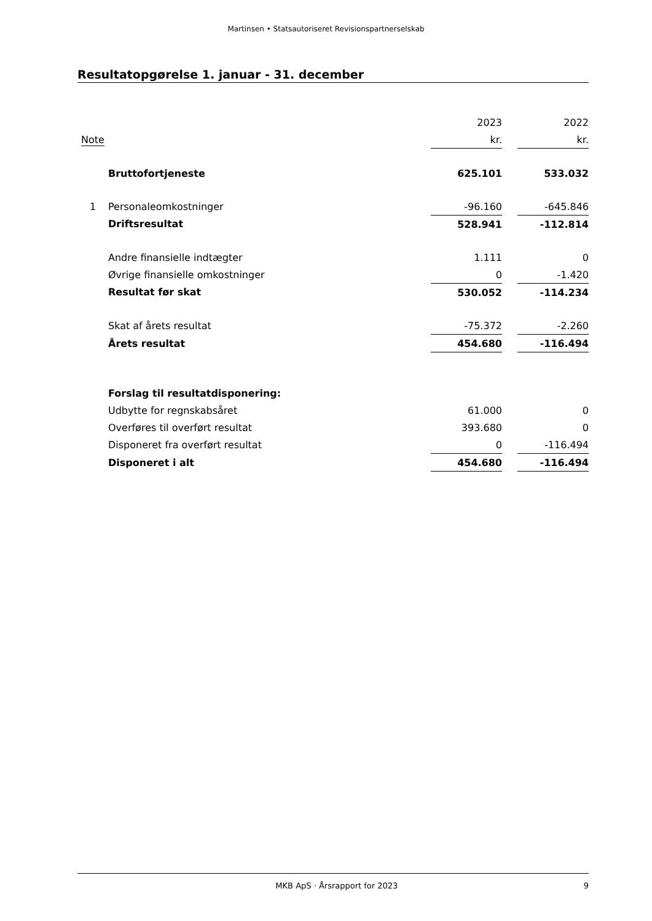Martinsen • Statsautoriseret Revisionspartnerselskab
Resultatopgørelse 1. januar - 31. december
| | | 2023 | | 2022 |
| Note | | kr. | | kr. |
| | Bruttofortjeneste | 625.101 | | 533.032 |
| 1 | Personaleomkostninger | -96.160 | | -645.846 |
| | Driftsresultat | 528.941 | | -112.814 |
| | Andre finansielle indtægter | 1.111 | | 0 |
| | Øvrige finansielle omkostninger | 0 | | -1.420 |
| | Resultat før skat | 530.052 | | -114.234 |
| | Skat af årets resultat | -75.372 | | -2.260 |
| | Årets resultat | 454.680 | | -116.494 |
| | Forslag til resultatdisponering: | | | |
| | Udbytte for regnskabsåret | 61.000 | | 0 |
| | Overføres til overført resultat | 393.680 | | 0 |
| | Disponeret fra overført resultat | 0 | | -116.494 |
| | Disponeret i alt | 454.680 | | -116.494 |
MKB ApS · Årsrapport for 2023 9